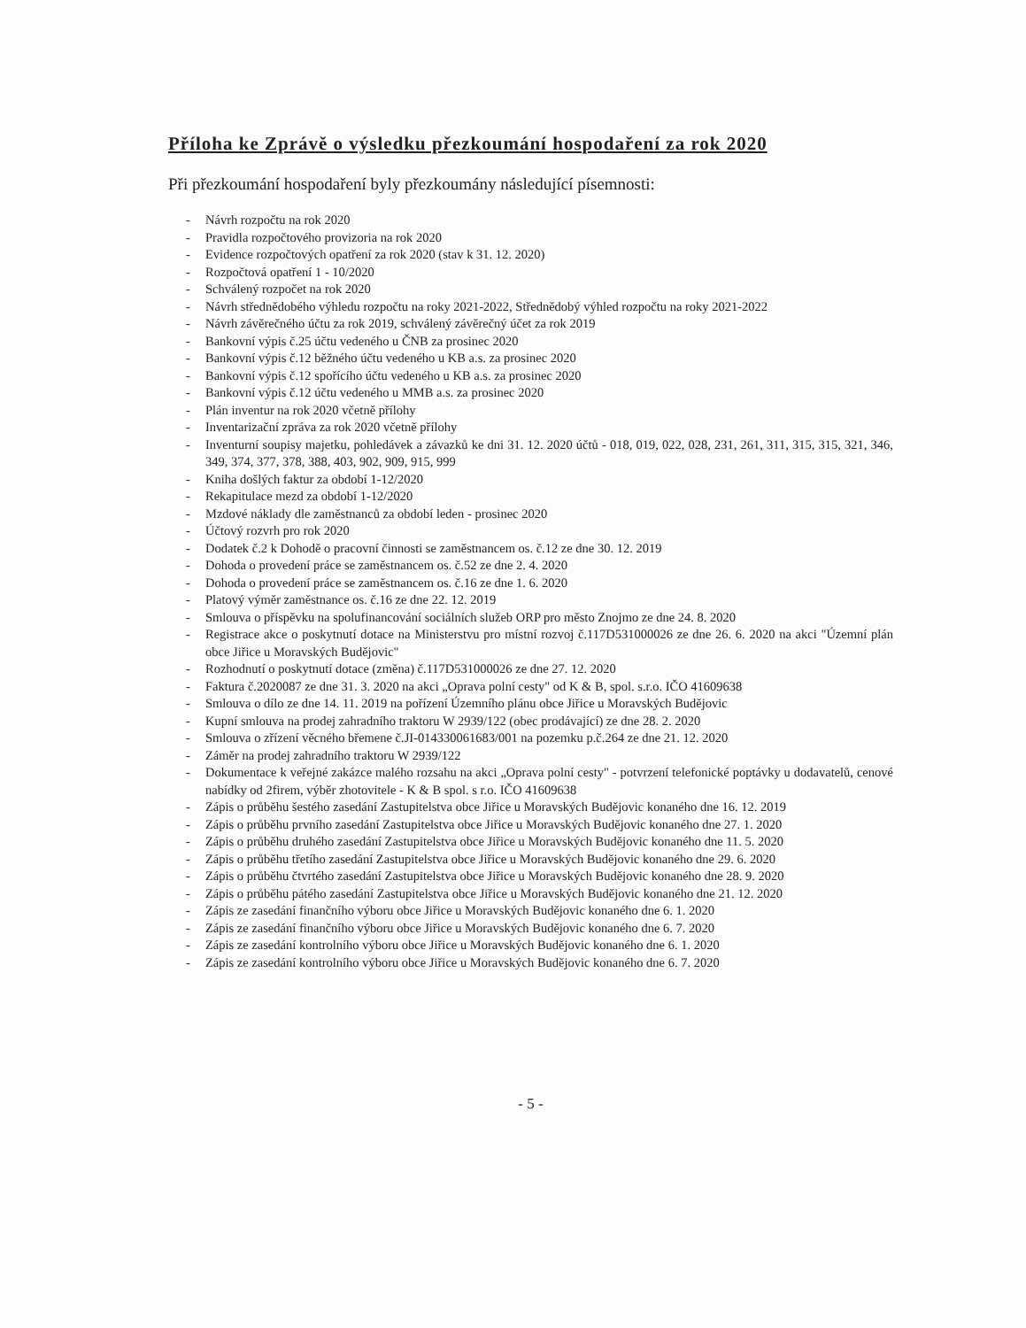Příloha ke Zprávě o výsledku přezkoumání hospodaření za rok 2020
Při přezkoumání hospodaření byly přezkoumány následující písemnosti:
- Návrh rozpočtu na rok 2020
- Pravidla rozpočtového provizoria na rok 2020
- Evidence rozpočtových opatření za rok 2020 (stav k 31. 12. 2020)
- Rozpočtová opatření 1 - 10/2020
- Schválený rozpočet na rok 2020
- Návrh střednědobého výhledu rozpočtu na roky 2021-2022, Střednědobý výhled rozpočtu na roky 2021-2022
- Návrh závěrečného účtu za rok 2019, schválený závěrečný účet za rok 2019
- Bankovní výpis č.25 účtu vedeného u ČNB za prosinec 2020
- Bankovní výpis č.12 běžného účtu vedeného u KB a.s. za prosinec 2020
- Bankovní výpis č.12 spořícího účtu vedeného u KB a.s. za prosinec 2020
- Bankovní výpis č.12 účtu vedeného u MMB a.s. za prosinec 2020
- Plán inventur na rok 2020 včetně přílohy
- Inventarizační zpráva za rok 2020 včetně přílohy
- Inventurní soupisy majetku, pohledávek a závazků ke dni 31. 12. 2020 účtů - 018, 019, 022, 028, 231, 261, 311, 315, 315, 321, 346, 349, 374, 377, 378, 388, 403, 902, 909, 915, 999
- Kniha došlých faktur za období 1-12/2020
- Rekapitulace mezd za období 1-12/2020
- Mzdové náklady dle zaměstnanců za období leden - prosinec 2020
- Účtový rozvrh pro rok 2020
- Dodatek č.2 k Dohodě o pracovní činnosti se zaměstnancem os. č.12 ze dne 30. 12. 2019
- Dohoda o provedení práce se zaměstnancem os. č.52 ze dne 2. 4. 2020
- Dohoda o provedení práce se zaměstnancem os. č.16 ze dne 1. 6. 2020
- Platový výměr zaměstnance os. č.16 ze dne 22. 12. 2019
- Smlouva o příspěvku na spolufinancování sociálních služeb ORP pro město Znojmo ze dne 24. 8. 2020
- Registrace akce o poskytnutí dotace na Ministerstvu pro místní rozvoj č.117D531000026 ze dne 26. 6. 2020 na akci "Územní plán obce Jiřice u Moravských Budějovic"
- Rozhodnutí o poskytnutí dotace (změna) č.117D531000026 ze dne 27. 12. 2020
- Faktura č.2020087 ze dne 31. 3. 2020 na akci „Oprava polní cesty" od K & B, spol. s.r.o. IČO 41609638
- Smlouva o dílo ze dne 14. 11. 2019 na pořízení Územního plánu obce Jiřice u Moravských Budějovic
- Kupní smlouva na prodej zahradního traktoru W 2939/122 (obec prodávající) ze dne 28. 2. 2020
- Smlouva o zřízení věcného břemene č.JI-014330061683/001 na pozemku p.č.264 ze dne 21. 12. 2020
- Záměr na prodej zahradního traktoru W 2939/122
- Dokumentace k veřejné zakázce malého rozsahu na akci „Oprava polní cesty" - potvrzení telefonické poptávky u dodavatelů, cenové nabídky od 2firem, výběr zhotovitele - K & B spol. s r.o. IČO 41609638
- Zápis o průběhu šestého zasedání Zastupitelstva obce Jiřice u Moravských Budějovic konaného dne 16. 12. 2019
- Zápis o průběhu prvního zasedání Zastupitelstva obce Jiřice u Moravských Budějovic konaného dne 27. 1. 2020
- Zápis o průběhu druhého zasedání Zastupitelstva obce Jiřice u Moravských Budějovic konaného dne 11. 5. 2020
- Zápis o průběhu třetího zasedání Zastupitelstva obce Jiřice u Moravských Budějovic konaného dne 29. 6. 2020
- Zápis o průběhu čtvrtého zasedání Zastupitelstva obce Jiřice u Moravských Budějovic konaného dne 28. 9. 2020
- Zápis o průběhu pátého zasedání Zastupitelstva obce Jiřice u Moravských Budějovic konaného dne 21. 12. 2020
- Zápis ze zasedání finančního výboru obce Jiřice u Moravských Budějovic konaného dne 6. 1. 2020
- Zápis ze zasedání finančního výboru obce Jiřice u Moravských Budějovic konaného dne 6. 7. 2020
- Zápis ze zasedání kontrolního výboru obce Jiřice u Moravských Budějovic konaného dne 6. 1. 2020
- Zápis ze zasedání kontrolního výboru obce Jiřice u Moravských Budějovic konaného dne 6. 7. 2020
- 5 -